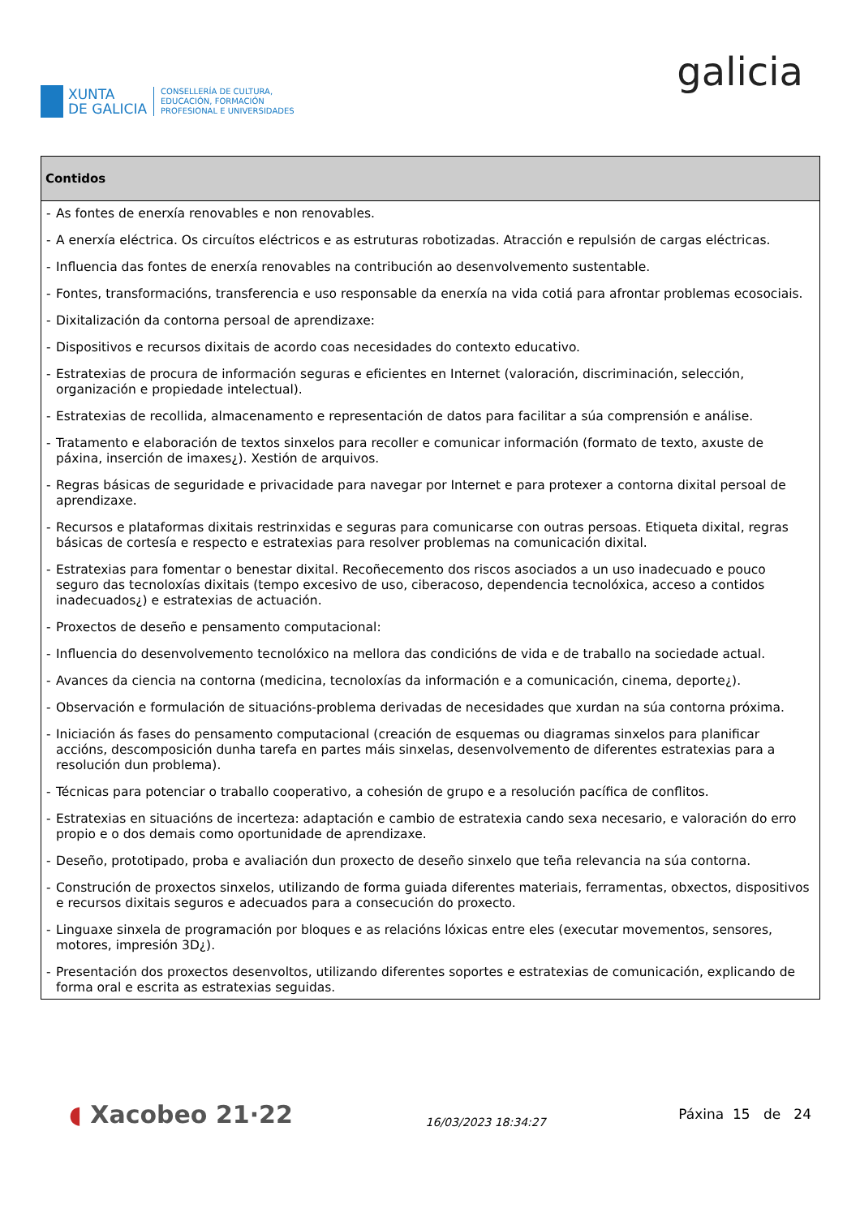XUNTA
DE GALICIA
CONSELLERÍA DE CULTURA,
EDUCACIÓN, FORMACIÓN
PROFESIONAL E UNIVERSIDADES
galicia
| Contidos |
| --- |
| - As fontes de enerxía renovables e non renovables. - A enerxía eléctrica. Os circuítos eléctricos e as estruturas robotizadas. Atracción e repulsión de cargas eléctricas. - Influencia das fontes de enerxía renovables na contribución ao desenvolvemento sustentable. - Fontes, transformacións, transferencia e uso responsable da enerxía na vida cotiá para afrontar problemas ecosociais. - Dixitalización da contorna persoal de aprendizaxe: - Dispositivos e recursos dixitais de acordo coas necesidades do contexto educativo. - Estratexias de procura de información seguras e eficientes en Internet (valoración, discriminación, selección, organización e propiedade intelectual). - Estratexias de recollida, almacenamento e representación de datos para facilitar a súa comprensión e análise. - Tratamento e elaboración de textos sinxelos para recoller e comunicar información (formato de texto, axuste de páxina, inserción de imaxes¿). Xestión de arquivos. - Regras básicas de seguridade e privacidade para navegar por Internet e para protexer a contorna dixital persoal de aprendizaxe. - Recursos e plataformas dixitais restrinxidas e seguras para comunicarse con outras persoas. Etiqueta dixital, regras básicas de cortesía e respecto e estratexias para resolver problemas na comunicación dixital. - Estratexias para fomentar o benestar dixital. Recoñecemento dos riscos asociados a un uso inadecuado e pouco seguro das tecnoloxías dixitais (tempo excesivo de uso, ciberacoso, dependencia tecnolóxica, acceso a contidos inadecuados¿) e estratexias de actuación. - Proxectos de deseño e pensamento computacional: - Influencia do desenvolvemento tecnolóxico na mellora das condicións de vida e de traballo na sociedade actual. - Avances da ciencia na contorna (medicina, tecnoloxías da información e a comunicación, cinema, deporte¿). - Observación e formulación de situacións-problema derivadas de necesidades que xurdan na súa contorna próxima. - Iniciación ás fases do pensamento computacional (creación de esquemas ou diagramas sinxelos para planificar accións, descomposición dunha tarefa en partes máis sinxelas, desenvolvemento de diferentes estratexias para a resolución dun problema). - Técnicas para potenciar o traballo cooperativo, a cohesión de grupo e a resolución pacífica de conflitos. - Estratexias en situacións de incerteza: adaptación e cambio de estratexia cando sexa necesario, e valoración do erro propio e o dos demais como oportunidade de aprendizaxe. - Deseño, prototipado, proba e avaliación dun proxecto de deseño sinxelo que teña relevancia na súa contorna. - Construción de proxectos sinxelos, utilizando de forma guiada diferentes materiais, ferramentas, obxectos, dispositivos e recursos dixitais seguros e adecuados para a consecución do proxecto. - Linguaxe sinxela de programación por bloques e as relacións lóxicas entre eles (executar movementos, sensores, motores, impresión 3D¿). - Presentación dos proxectos desenvoltos, utilizando diferentes soportes e estratexias de comunicación, explicando de forma oral e escrita as estratexias seguidas. |
◖ Xacobeo 21·22
16/03/2023 18:34:27
Páxina 15 de 24